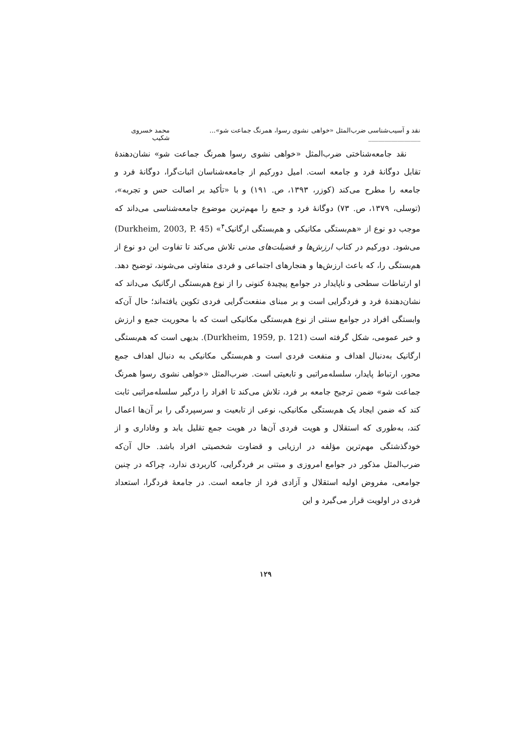نقد و آسیب‌شناسی ضرب‌المثل «خواهی نشوی رسوا، همرنگ جماعت شو»... ________________ محمد خسروی شکیب
نقد جامعه‌شناختی ضرب‌المثل «خواهی نشوی رسوا همرنگ جماعت شو» نشان‌دهندۀ تقابل دوگانۀ فرد و جامعه است. امیل دورکیم از جامعه‌شناسان اثبات‌گرا، دوگانۀ فرد و جامعه را مطرح می‌کند (کوزر، ۱۳۹۳، ص. ۱۹۱) و با «تأکید بر اصالت حس و تجربه»، (توسلی، ۱۳۷۹، ص. ۷۳) دوگانۀ فرد و جمع را مهم‌ترین موضوع جامعه‌شناسی می‌داند که موجب دو نوع از «هم‌بستگی مکانیکی و هم‌بستگی ارگانیک<sup>۴</sup>» (Durkheim, 2003, P. 45) می‌شود. دورکیم در کتاب ارزش‌ها و فضیلت‌های مدنی تلاش می‌کند تا تفاوت این دو نوع از هم‌بستگی را، که باعث ارزش‌ها و هنجارهای اجتماعی و فردی متفاوتی می‌شوند، توضیح دهد. او ارتباطات سطحی و ناپایدار در جوامع پیچیدۀ کنونی را از نوع هم‌بستگی ارگانیک می‌داند که نشان‌دهندۀ فرد و فردگرایی است و بر مبنای منفعت‌گرایی فردی تکوین یافته‌اند؛ حال آن‌که وابستگی افراد در جوامع سنتی از نوع هم‌بستگی مکانیکی است که با محوریت جمع و ارزش و خیر عمومی، شکل گرفته است (Durkheim, 1959, p. 121). بدیهی است که هم‌بستگی ارگانیک به‌دنبال اهداف و منفعت فردی است و هم‌بستگی مکانیکی به دنبال اهداف جمع محور، ارتباط پایدار، سلسله‌مراتبی و تابعیتی است. ضرب‌المثل «خواهی نشوی رسوا همرنگ جماعت شو» ضمن ترجیح جامعه بر فرد، تلاش می‌کند تا افراد را درگیر سلسله‌مراتبی ثابت کند که ضمن ایجاد یک هم‌بستگی مکانیکی، نوعی از تابعیت و سرسپردگی را بر آن‌ها اعمال کند، به‌طوری که استقلال و هویت فردی آن‌ها در هویت جمع تقلیل یابد و وفاداری و از خودگذشتگی مهم‌ترین مؤلفه در ارزیابی و قضاوت شخصیتی افراد باشد. حال آن‌که ضرب‌المثل مذکور در جوامع امروزی و مبتنی بر فردگرایی، کاربردی ندارد، چراکه در چنین جوامعی، مفروض اولیه استقلال و آزادی فرد از جامعه است. در جامعۀ فردگرا، استعداد فردی در اولویت قرار می‌گیرد و این
۱۲۹